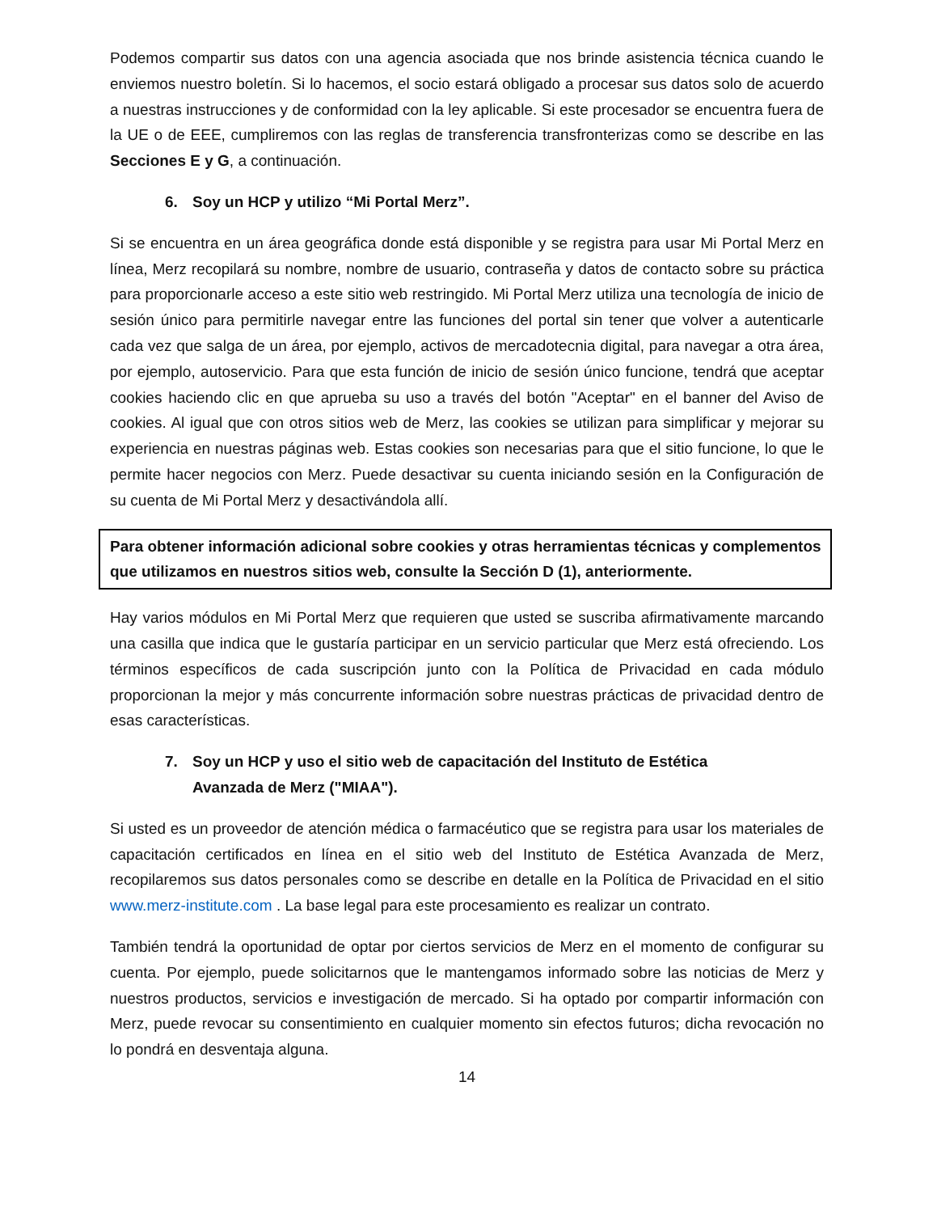Podemos compartir sus datos con una agencia asociada que nos brinde asistencia técnica cuando le enviemos nuestro boletín. Si lo hacemos, el socio estará obligado a procesar sus datos solo de acuerdo a nuestras instrucciones y de conformidad con la ley aplicable. Si este procesador se encuentra fuera de la UE o de EEE, cumpliremos con las reglas de transferencia transfronterizas como se describe en las Secciones E y G, a continuación.
6. Soy un HCP y utilizo “Mi Portal Merz”.
Si se encuentra en un área geográfica donde está disponible y se registra para usar Mi Portal Merz en línea, Merz recopilará su nombre, nombre de usuario, contraseña y datos de contacto sobre su práctica para proporcionarle acceso a este sitio web restringido. Mi Portal Merz utiliza una tecnología de inicio de sesión único para permitirle navegar entre las funciones del portal sin tener que volver a autenticarle cada vez que salga de un área, por ejemplo, activos de mercadotecnia digital, para navegar a otra área, por ejemplo, autoservicio. Para que esta función de inicio de sesión único funcione, tendrá que aceptar cookies haciendo clic en que aprueba su uso a través del botón "Aceptar" en el banner del Aviso de cookies. Al igual que con otros sitios web de Merz, las cookies se utilizan para simplificar y mejorar su experiencia en nuestras páginas web. Estas cookies son necesarias para que el sitio funcione, lo que le permite hacer negocios con Merz. Puede desactivar su cuenta iniciando sesión en la Configuración de su cuenta de Mi Portal Merz y desactivándola allí.
Para obtener información adicional sobre cookies y otras herramientas técnicas y complementos que utilizamos en nuestros sitios web, consulte la Sección D (1), anteriormente.
Hay varios módulos en Mi Portal Merz que requieren que usted se suscriba afirmativamente marcando una casilla que indica que le gustaría participar en un servicio particular que Merz está ofreciendo. Los términos específicos de cada suscripción junto con la Política de Privacidad en cada módulo proporcionan la mejor y más concurrente información sobre nuestras prácticas de privacidad dentro de esas características.
7. Soy un HCP y uso el sitio web de capacitación del Instituto de Estética Avanzada de Merz ("MIAA").
Si usted es un proveedor de atención médica o farmacéutico que se registra para usar los materiales de capacitación certificados en línea en el sitio web del Instituto de Estética Avanzada de Merz, recopilaremos sus datos personales como se describe en detalle en la Política de Privacidad en el sitio www.merz-institute.com . La base legal para este procesamiento es realizar un contrato.
También tendrá la oportunidad de optar por ciertos servicios de Merz en el momento de configurar su cuenta. Por ejemplo, puede solicitarnos que le mantengamos informado sobre las noticias de Merz y nuestros productos, servicios e investigación de mercado. Si ha optado por compartir información con Merz, puede revocar su consentimiento en cualquier momento sin efectos futuros; dicha revocación no lo pondrá en desventaja alguna.
14